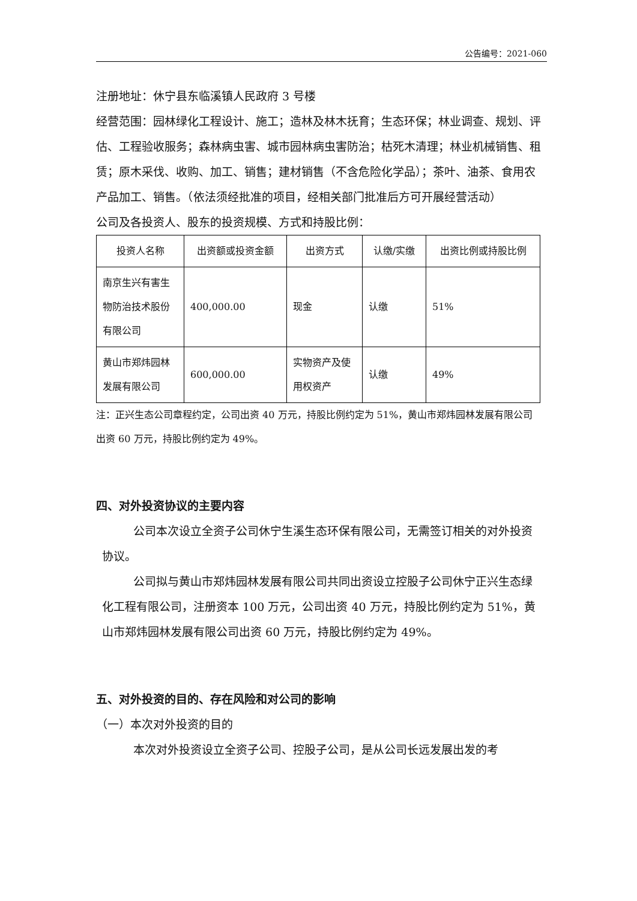公告编号：2021-060
注册地址：休宁县东临溪镇人民政府 3 号楼
经营范围：园林绿化工程设计、施工；造林及林木抚育；生态环保；林业调查、规划、评估、工程验收服务；森林病虫害、城市园林病虫害防治；枯死木清理；林业机械销售、租赁；原木采伐、收购、加工、销售；建材销售（不含危险化学品）；茶叶、油茶、食用农产品加工、销售。（依法须经批准的项目，经相关部门批准后方可开展经营活动）
公司及各投资人、股东的投资规模、方式和持股比例：
| 投资人名称 | 出资额或投资金额 | 出资方式 | 认缴/实缴 | 出资比例或持股比例 |
| --- | --- | --- | --- | --- |
| 南京生兴有害生物防治技术股份有限公司 | 400,000.00 | 现金 | 认缴 | 51% |
| 黄山市郑炜园林发展有限公司 | 600,000.00 | 实物资产及使用权资产 | 认缴 | 49% |
注：正兴生态公司章程约定，公司出资 40 万元，持股比例约定为 51%，黄山市郑炜园林发展有限公司出资 60 万元，持股比例约定为 49%。
四、对外投资协议的主要内容
公司本次设立全资子公司休宁生溪生态环保有限公司，无需签订相关的对外投资协议。
公司拟与黄山市郑炜园林发展有限公司共同出资设立控股子公司休宁正兴生态绿化工程有限公司，注册资本 100 万元，公司出资 40 万元，持股比例约定为 51%，黄山市郑炜园林发展有限公司出资 60 万元，持股比例约定为 49%。
五、对外投资的目的、存在风险和对公司的影响
（一）本次对外投资的目的
本次对外投资设立全资子公司、控股子公司，是从公司长远发展出发的考